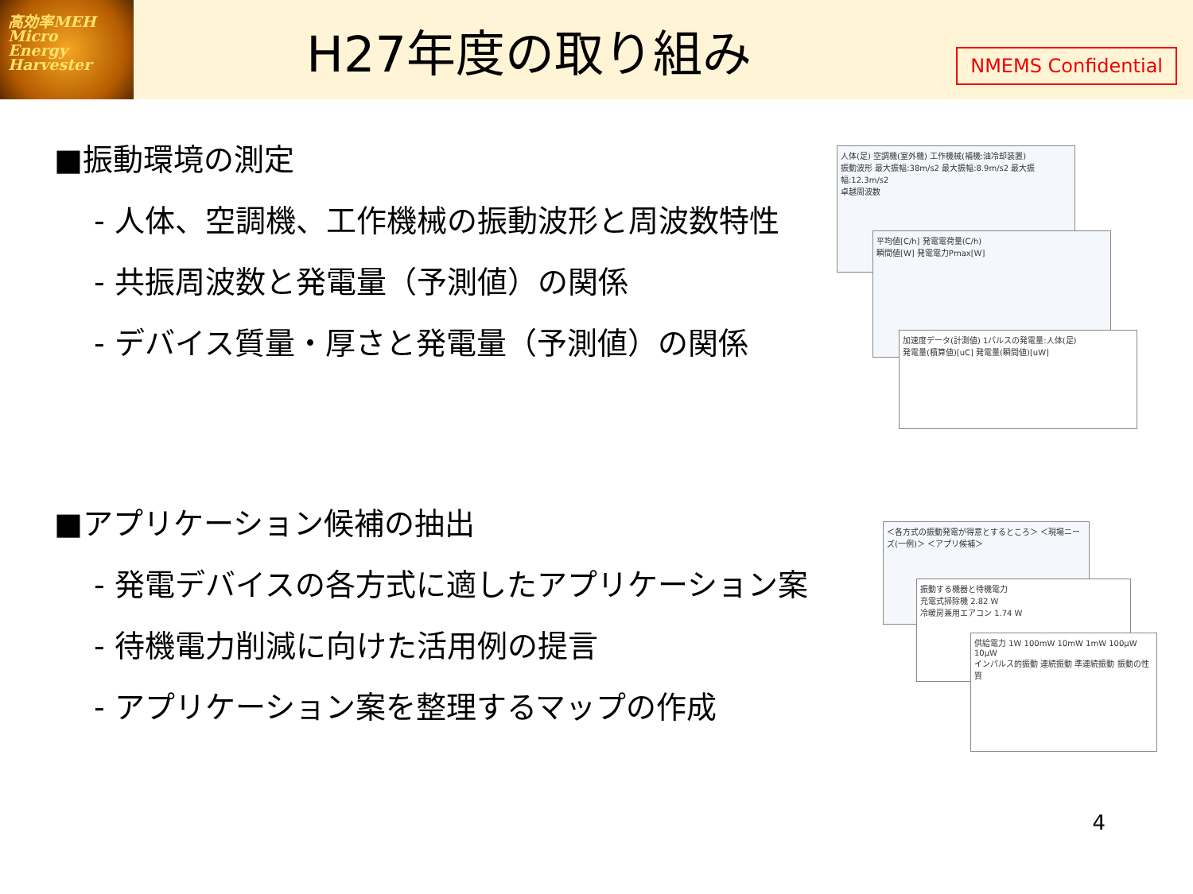高効率MEH
Micro
Energy
Harvester
H27年度の取り組み
NMEMS Confidential
■振動環境の測定
- 人体、空調機、工作機械の振動波形と周波数特性
- 共振周波数と発電量（予測値）の関係
- デバイス質量・厚さと発電量（予測値）の関係
人体(足) 空調機(室外機) 工作機械(補機:油冷却装置)
振動波形 最大振幅:38m/s2 最大振幅:8.9m/s2 最大振幅:12.3m/s2
卓越周波数
平均値[C/h] 発電電荷量(C/h)
瞬間値[W] 発電電力Pmax[W]
加速度データ(計測値) 1パルスの発電量:人体(足)
発電量(積算値)[uC] 発電量(瞬間値)[uW]
■アプリケーション候補の抽出
- 発電デバイスの各方式に適したアプリケーション案
- 待機電力削減に向けた活用例の提言
- アプリケーション案を整理するマップの作成
＜各方式の振動発電が得意とするところ＞ ＜現場ニーズ(一例)＞ ＜アプリ候補＞
振動する機器と待機電力
充電式掃除機 2.82 W
冷暖房兼用エアコン 1.74 W
供給電力 1W 100mW 10mW 1mW 100μW 10μW
インパルス的振動 連続振動 準連続振動 振動の性質
4